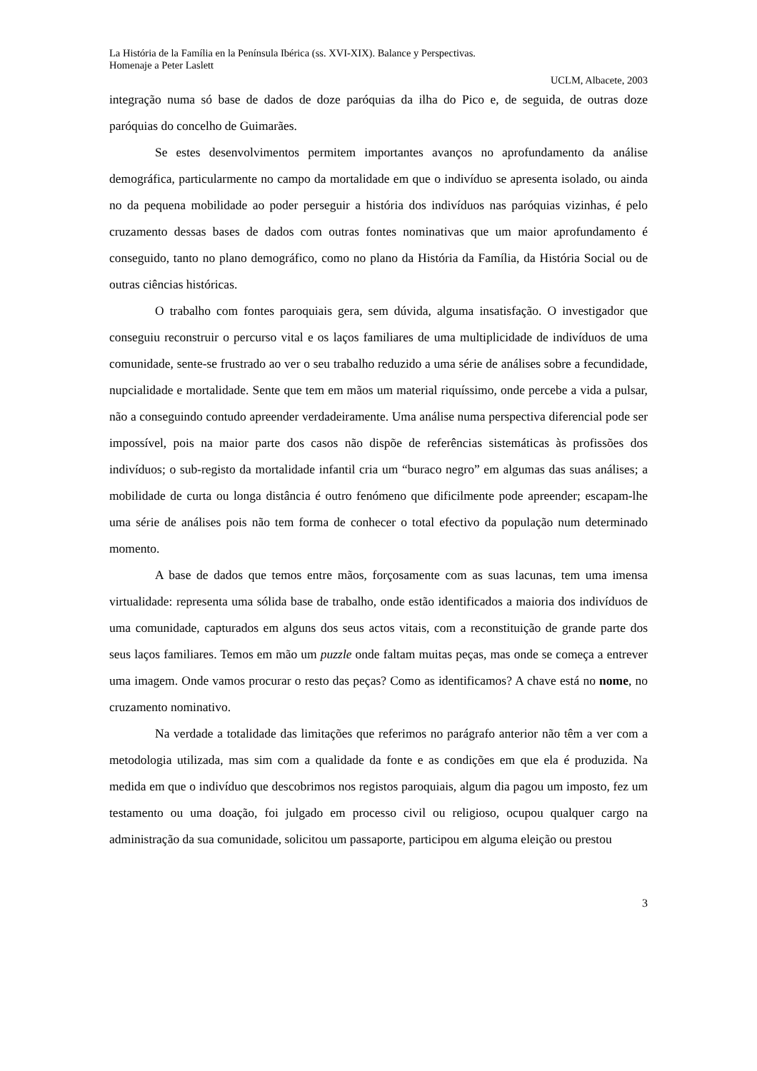La História de la Família en la Península Ibérica (ss. XVI-XIX). Balance y Perspectivas.
Homenaje a Peter Laslett
UCLM, Albacete, 2003
integração numa só base de dados de doze paróquias da ilha do Pico e, de seguida, de outras doze paróquias do concelho de Guimarães.
Se estes desenvolvimentos permitem importantes avanços no aprofundamento da análise demográfica, particularmente no campo da mortalidade em que o indivíduo se apresenta isolado, ou ainda no da pequena mobilidade ao poder perseguir a história dos indivíduos nas paróquias vizinhas, é pelo cruzamento dessas bases de dados com outras fontes nominativas que um maior aprofundamento é conseguido, tanto no plano demográfico, como no plano da História da Família, da História Social ou de outras ciências históricas.
O trabalho com fontes paroquiais gera, sem dúvida, alguma insatisfação. O investigador que conseguiu reconstruir o percurso vital e os laços familiares de uma multiplicidade de indivíduos de uma comunidade, sente-se frustrado ao ver o seu trabalho reduzido a uma série de análises sobre a fecundidade, nupcialidade e mortalidade. Sente que tem em mãos um material riquíssimo, onde percebe a vida a pulsar, não a conseguindo contudo apreender verdadeiramente. Uma análise numa perspectiva diferencial pode ser impossível, pois na maior parte dos casos não dispõe de referências sistemáticas às profissões dos indivíduos; o sub-registo da mortalidade infantil cria um “buraco negro” em algumas das suas análises; a mobilidade de curta ou longa distância é outro fenómeno que dificilmente pode apreender; escapam-lhe uma série de análises pois não tem forma de conhecer o total efectivo da população num determinado momento.
A base de dados que temos entre mãos, forçosamente com as suas lacunas, tem uma imensa virtualidade: representa uma sólida base de trabalho, onde estão identificados a maioria dos indivíduos de uma comunidade, capturados em alguns dos seus actos vitais, com a reconstituição de grande parte dos seus laços familiares. Temos em mão um puzzle onde faltam muitas peças, mas onde se começa a entrever uma imagem. Onde vamos procurar o resto das peças? Como as identificamos? A chave está no nome, no cruzamento nominativo.
Na verdade a totalidade das limitações que referimos no parágrafo anterior não têm a ver com a metodologia utilizada, mas sim com a qualidade da fonte e as condições em que ela é produzida. Na medida em que o indivíduo que descobrimos nos registos paroquiais, algum dia pagou um imposto, fez um testamento ou uma doação, foi julgado em processo civil ou religioso, ocupou qualquer cargo na administração da sua comunidade, solicitou um passaporte, participou em alguma eleição ou prestou
3